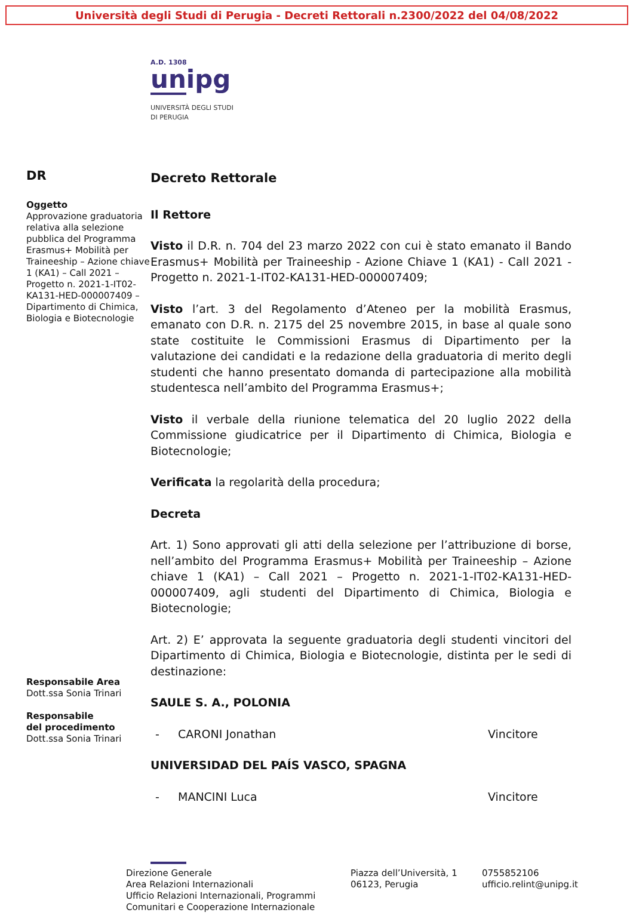Università degli Studi di Perugia - Decreti Rettorali n.2300/2022 del 04/08/2022
A.D. 1308
unipg
UNIVERSITÀ DEGLI STUDI
DI PERUGIA
DR
Oggetto
Approvazione graduatoria relativa alla selezione pubblica del Programma Erasmus+ Mobilità per Traineeship – Azione chiave 1 (KA1) – Call 2021 – Progetto n. 2021-1-IT02-KA131-HED-000007409 – Dipartimento di Chimica, Biologia e Biotecnologie
Responsabile Area
Dott.ssa Sonia Trinari
Responsabile
del procedimento
Dott.ssa Sonia Trinari
Decreto Rettorale
Il Rettore
Visto il D.R. n. 704 del 23 marzo 2022 con cui è stato emanato il Bando Erasmus+ Mobilità per Traineeship - Azione Chiave 1 (KA1) - Call 2021 - Progetto n. 2021-1-IT02-KA131-HED-000007409;
Visto l’art. 3 del Regolamento d’Ateneo per la mobilità Erasmus, emanato con D.R. n. 2175 del 25 novembre 2015, in base al quale sono state costituite le Commissioni Erasmus di Dipartimento per la valutazione dei candidati e la redazione della graduatoria di merito degli studenti che hanno presentato domanda di partecipazione alla mobilità studentesca nell’ambito del Programma Erasmus+;
Visto il verbale della riunione telematica del 20 luglio 2022 della Commissione giudicatrice per il Dipartimento di Chimica, Biologia e Biotecnologie;
Verificata la regolarità della procedura;
Decreta
Art. 1) Sono approvati gli atti della selezione per l’attribuzione di borse, nell’ambito del Programma Erasmus+ Mobilità per Traineeship – Azione chiave 1 (KA1) – Call 2021 – Progetto n. 2021-1-IT02-KA131-HED-000007409, agli studenti del Dipartimento di Chimica, Biologia e Biotecnologie;
Art. 2) E’ approvata la seguente graduatoria degli studenti vincitori del Dipartimento di Chimica, Biologia e Biotecnologie, distinta per le sedi di destinazione:
SAULE S. A., POLONIA
- CARONI Jonathan Vincitore
UNIVERSIDAD DEL PAÍS VASCO, SPAGNA
- MANCINI Luca Vincitore
Direzione Generale
Area Relazioni Internazionali
Ufficio Relazioni Internazionali, Programmi Comunitari e Cooperazione Internazionale
Piazza dell’Università, 1
06123, Perugia
0755852106
ufficio.relint@unipg.it